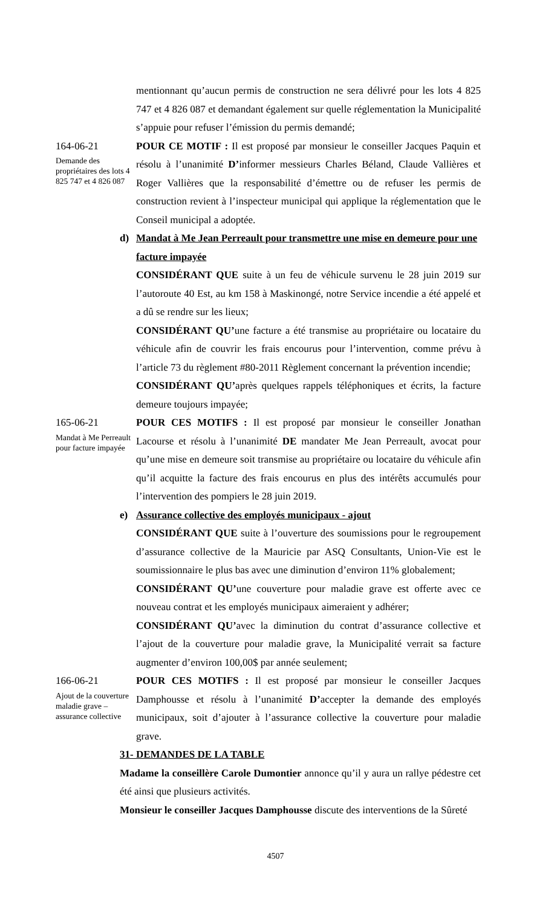mentionnant qu’aucun permis de construction ne sera délivré pour les lots 4 825 747 et 4 826 087 et demandant également sur quelle réglementation la Municipalité s’appuie pour refuser l’émission du permis demandé;
164-06-21
Demande des propriétaires des lots 4 825 747 et 4 826 087
POUR CE MOTIF : Il est proposé par monsieur le conseiller Jacques Paquin et résolu à l’unanimité D’informer messieurs Charles Béland, Claude Vallières et Roger Vallières que la responsabilité d’émettre ou de refuser les permis de construction revient à l’inspecteur municipal qui applique la réglementation que le Conseil municipal a adoptée.
d) Mandat à Me Jean Perreault pour transmettre une mise en demeure pour une facture impayée
CONSIDÉRANT QUE suite à un feu de véhicule survenu le 28 juin 2019 sur l’autoroute 40 Est, au km 158 à Maskinongé, notre Service incendie a été appelé et a dû se rendre sur les lieux;
CONSIDÉRANT QU’une facture a été transmise au propriétaire ou locataire du véhicule afin de couvrir les frais encourus pour l’intervention, comme prévu à l’article 73 du règlement #80-2011 Règlement concernant la prévention incendie;
CONSIDÉRANT QU’après quelques rappels téléphoniques et écrits, la facture demeure toujours impayée;
165-06-21
Mandat à Me Perreault pour facture impayée
POUR CES MOTIFS : Il est proposé par monsieur le conseiller Jonathan Lacourse et résolu à l’unanimité DE mandater Me Jean Perreault, avocat pour qu’une mise en demeure soit transmise au propriétaire ou locataire du véhicule afin qu’il acquitte la facture des frais encourus en plus des intérêts accumulés pour l’intervention des pompiers le 28 juin 2019.
e) Assurance collective des employés municipaux - ajout
CONSIDÉRANT QUE suite à l’ouverture des soumissions pour le regroupement d’assurance collective de la Mauricie par ASQ Consultants, Union-Vie est le soumissionnaire le plus bas avec une diminution d’environ 11% globalement;
CONSIDÉRANT QU’une couverture pour maladie grave est offerte avec ce nouveau contrat et les employés municipaux aimeraient y adhérer;
CONSIDÉRANT QU’avec la diminution du contrat d’assurance collective et l’ajout de la couverture pour maladie grave, la Municipalité verrait sa facture augmenter d’environ 100,00$ par année seulement;
166-06-21
Ajout de la couverture maladie grave – assurance collective
POUR CES MOTIFS : Il est proposé par monsieur le conseiller Jacques Damphousse et résolu à l’unanimité D’accepter la demande des employés municipaux, soit d’ajouter à l’assurance collective la couverture pour maladie grave.
31- DEMANDES DE LA TABLE
Madame la conseillère Carole Dumontier annonce qu’il y aura un rallye pédestre cet été ainsi que plusieurs activités.
Monsieur le conseiller Jacques Damphousse discute des interventions de la Sûreté
4507